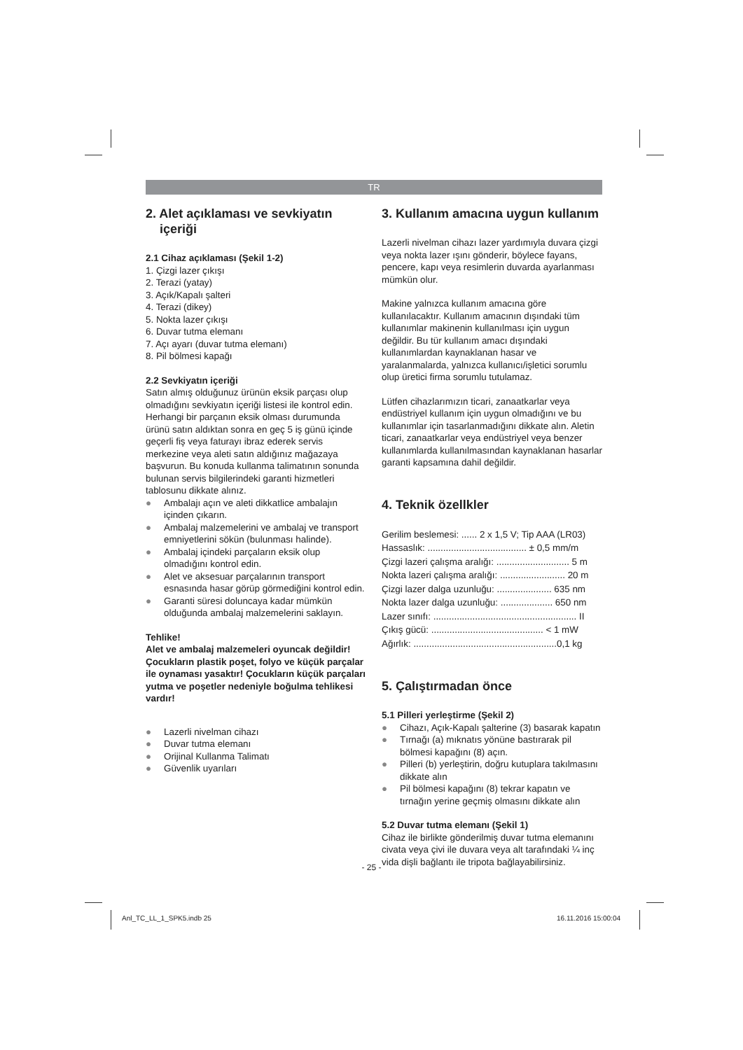TR
2. Alet açıklaması ve sevkiyatın
içeriği
2.1 Cihaz açıklaması (Şekil 1-2)
1. Çizgi lazer çıkışı
2. Terazi (yatay)
3. Açık/Kapalı şalteri
4. Terazi (dikey)
5. Nokta lazer çıkışı
6. Duvar tutma elemanı
7. Açı ayarı (duvar tutma elemanı)
8. Pil bölmesi kapağı
2.2 Sevkiyatın içeriği
Satın almış olduğunuz ürünün eksik parçası olup olmadığını sevkiyatın içeriği listesi ile kontrol edin. Herhangi bir parçanın eksik olması durumunda ürünü satın aldıktan sonra en geç 5 iş günü içinde geçerli fiş veya faturayı ibraz ederek servis merkezine veya aleti satın aldığınız mağazaya başvurun. Bu konuda kullanma talimatının sonunda bulunan servis bilgilerindeki garanti hizmetleri tablosunu dikkate alınız.
● Ambalajı açın ve aleti dikkatlice ambalajın içinden çıkarın.
● Ambalaj malzemelerini ve ambalaj ve transport emniyetlerini sökün (bulunması halinde).
● Ambalaj içindeki parçaların eksik olup olmadığını kontrol edin.
● Alet ve aksesuar parçalarının transport esnasında hasar görüp görmediğini kontrol edin.
● Garanti süresi doluncaya kadar mümkün olduğunda ambalaj malzemelerini saklayın.
Tehlike!
Alet ve ambalaj malzemeleri oyuncak değildir! Çocukların plastik poşet, folyo ve küçük parçalar ile oynaması yasaktır! Çocukların küçük parçaları yutma ve poşetler nedeniyle boğulma tehlikesi vardır!
● Lazerli nivelman cihazı
● Duvar tutma elemanı
● Orijinal Kullanma Talimatı
● Güvenlik uyarıları
3. Kullanım amacına uygun kullanım
Lazerli nivelman cihazı lazer yardımıyla duvara çizgi veya nokta lazer ışını gönderir, böylece fayans, pencere, kapı veya resimlerin duvarda ayarlanması mümkün olur.
Makine yalnızca kullanım amacına göre kullanılacaktır. Kullanım amacının dışındaki tüm kullanımlar makinenin kullanılması için uygun değildir. Bu tür kullanım amacı dışındaki kullanımlardan kaynaklanan hasar ve yaralanmalarda, yalnızca kullanıcı/işletici sorumlu olup üretici firma sorumlu tutulamaz.
Lütfen cihazlarımızın ticari, zanaatkarlar veya endüstriyel kullanım için uygun olmadığını ve bu kullanımlar için tasarlanmadığını dikkate alın. Aletin ticari, zanaatkarlar veya endüstriyel veya benzer kullanımlarda kullanılmasından kaynaklanan hasarlar garanti kapsamına dahil değildir.
4. Teknik özellkler
Gerilim beslemesi: ...... 2 x 1,5 V; Tip AAA (LR03)
Hassaslık: ...................................... ± 0,5 mm/m
Çizgi lazeri çalışma aralığı: ............................ 5 m
Nokta lazeri çalışma aralığı: ......................... 20 m
Çizgi lazer dalga uzunluğu: ..................... 635 nm
Nokta lazer dalga uzunluğu: .................... 650 nm
Lazer sınıfı: ....................................................... II
Çıkış gücü: ........................................... < 1 mW
Ağırlık: .......................................................0,1 kg
5. Çalıştırmadan önce
5.1 Pilleri yerleştirme (Şekil 2)
● Cihazı, Açık-Kapalı şalterine (3) basarak kapatın
● Tırnağı (a) mıknatıs yönüne bastırarak pil bölmesi kapağını (8) açın.
● Pilleri (b) yerleştirin, doğru kutuplara takılmasını dikkate alın
● Pil bölmesi kapağını (8) tekrar kapatın ve tırnağın yerine geçmiş olmasını dikkate alın
5.2 Duvar tutma elemanı (Şekil 1)
Cihaz ile birlikte gönderilmiş duvar tutma elemanını civata veya çivi ile duvara veya alt tarafındaki ¼ inç vida dişli bağlantı ile tripota bağlayabilirsiniz.
- 25 -
Anl_TC_LL_1_SPK5.indb 25 16.11.2016 15:00:04